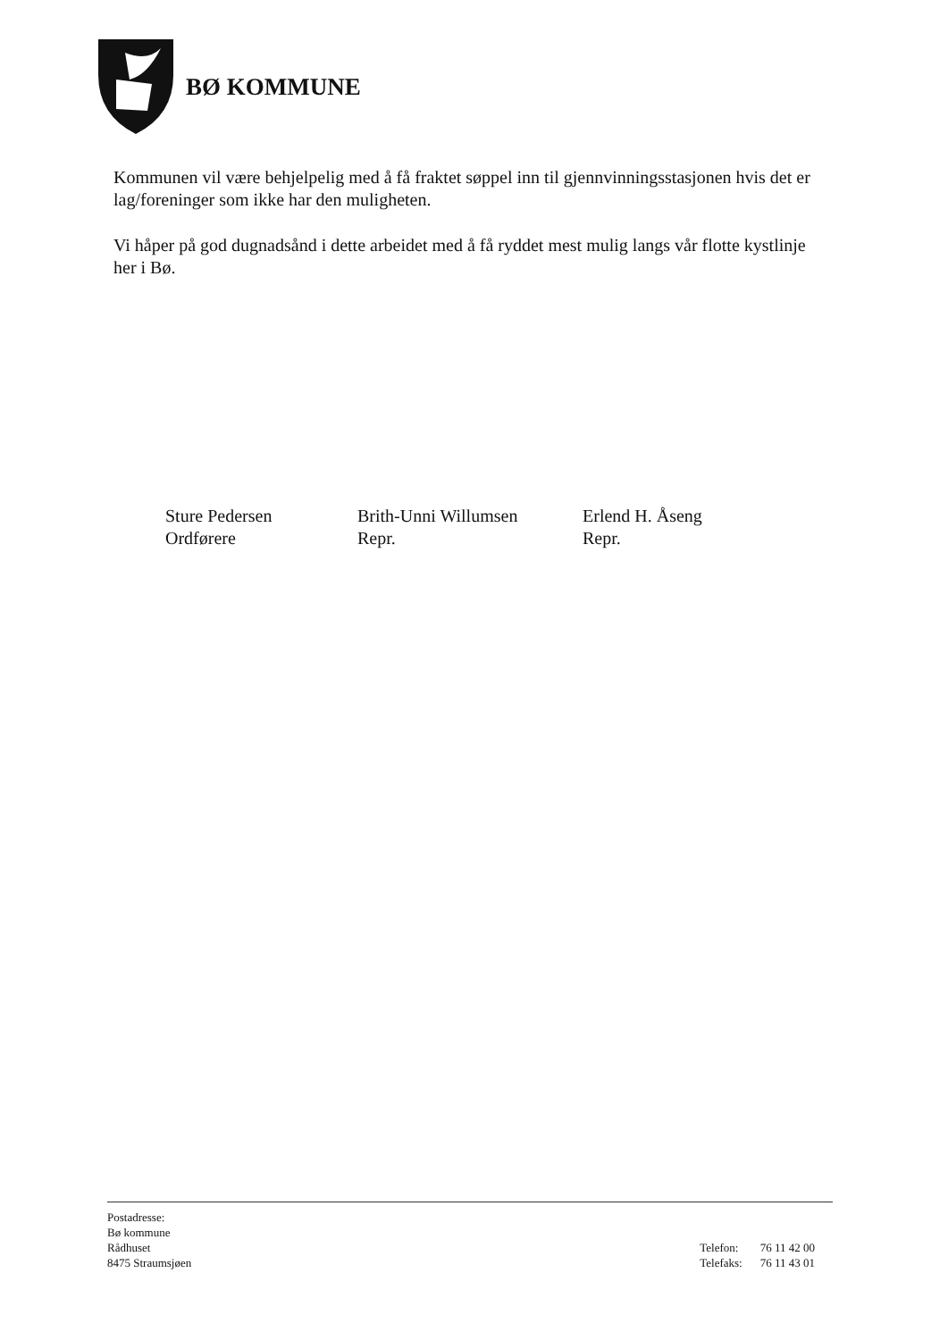BØ KOMMUNE
Kommunen vil være behjelpelig med å få fraktet søppel inn til gjennvinningsstasjonen hvis det er lag/foreninger som ikke har den muligheten.
Vi håper på god dugnadsånd i dette arbeidet med å få ryddet mest mulig langs vår flotte kystlinje her i Bø.
Sture Pedersen
Ordførere
Brith-Unni Willumsen
Repr.
Erlend H. Åseng
Repr.
Postadresse:
Bø kommune
Rådhuset
8475 Straumsjøen
| Telefon: | 76 11 42 00 |
| Telefaks: | 76 11 43 01 |